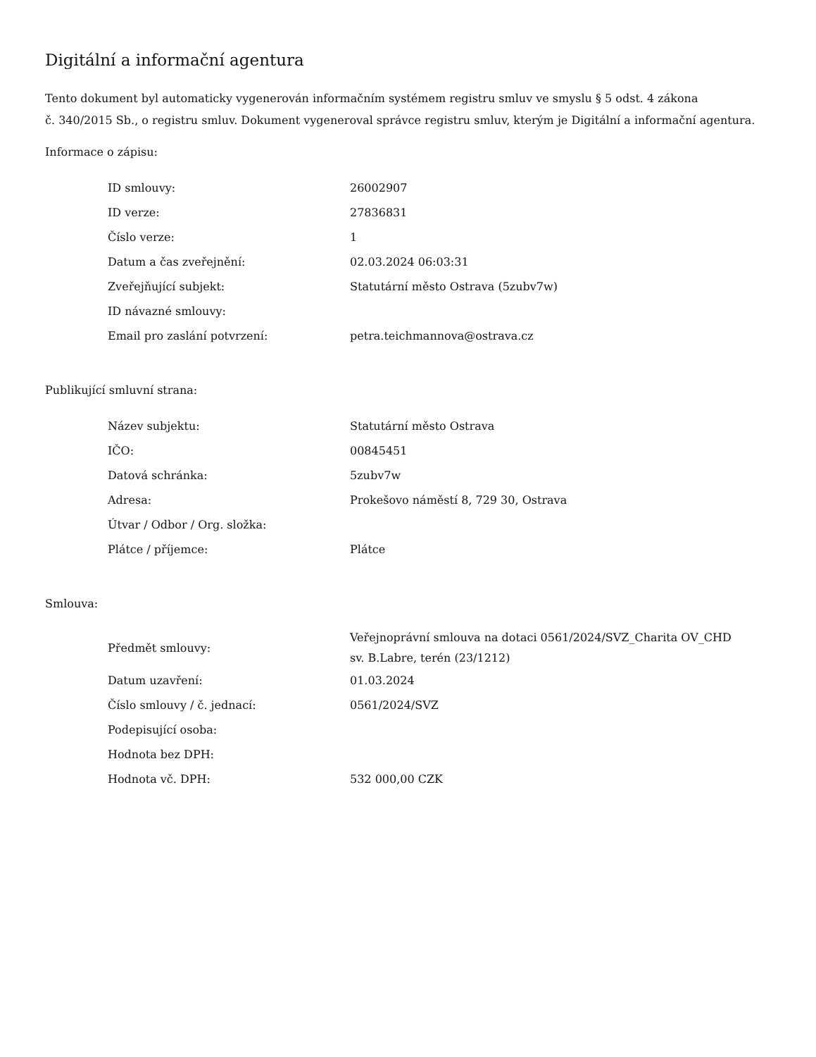Digitální a informační agentura
Tento dokument byl automaticky vygenerován informačním systémem registru smluv ve smyslu § 5 odst. 4 zákona
č. 340/2015 Sb., o registru smluv. Dokument vygeneroval správce registru smluv, kterým je Digitální a informační agentura.
Informace o zápisu:
| ID smlouvy: | 26002907 |
| ID verze: | 27836831 |
| Číslo verze: | 1 |
| Datum a čas zveřejnění: | 02.03.2024 06:03:31 |
| Zveřejňující subjekt: | Statutární město Ostrava (5zubv7w) |
| ID návazné smlouvy: | |
| Email pro zaslání potvrzení: | petra.teichmannova@ostrava.cz |
Publikující smluvní strana:
| Název subjektu: | Statutární město Ostrava |
| IČO: | 00845451 |
| Datová schránka: | 5zubv7w |
| Adresa: | Prokešovo náměstí 8, 729 30, Ostrava |
| Útvar / Odbor / Org. složka: | |
| Plátce / příjemce: | Plátce |
Smlouva:
| Předmět smlouvy: | Veřejnoprávní smlouva na dotaci 0561/2024/SVZ_Charita OV_CHD sv. B.Labre, terén (23/1212) |
| Datum uzavření: | 01.03.2024 |
| Číslo smlouvy / č. jednací: | 0561/2024/SVZ |
| Podepisující osoba: | |
| Hodnota bez DPH: | |
| Hodnota vč. DPH: | 532 000,00 CZK |